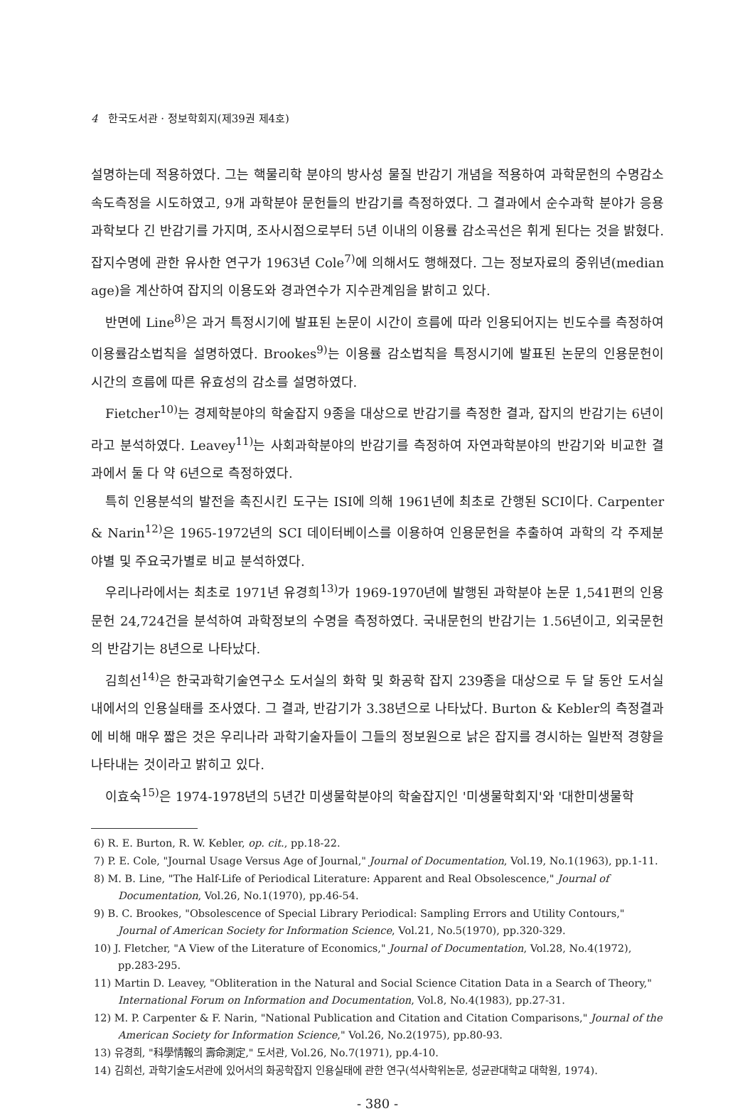4 한국도서관 · 정보학회지(제39권 제4호)
설명하는데 적용하였다. 그는 핵물리학 분야의 방사성 물질 반감기 개념을 적용하여 과학문헌의 수명감소 속도측정을 시도하였고, 9개 과학분야 문헌들의 반감기를 측정하였다. 그 결과에서 순수과학 분야가 응용과학보다 긴 반감기를 가지며, 조사시점으로부터 5년 이내의 이용률 감소곡선은 휘게 된다는 것을 밝혔다. 잡지수명에 관한 유사한 연구가 1963년 Cole<sup>7)</sup>에 의해서도 행해졌다. 그는 정보자료의 중위년(median age)을 계산하여 잡지의 이용도와 경과연수가 지수관계임을 밝히고 있다.
반면에 Line<sup>8)</sup>은 과거 특정시기에 발표된 논문이 시간이 흐름에 따라 인용되어지는 빈도수를 측정하여 이용률감소법칙을 설명하였다. Brookes<sup>9)</sup>는 이용률 감소법칙을 특정시기에 발표된 논문의 인용문헌이 시간의 흐름에 따른 유효성의 감소를 설명하였다.
Fietcher<sup>10)</sup>는 경제학분야의 학술잡지 9종을 대상으로 반감기를 측정한 결과, 잡지의 반감기는 6년이라고 분석하였다. Leavey<sup>11)</sup>는 사회과학분야의 반감기를 측정하여 자연과학분야의 반감기와 비교한 결과에서 둘 다 약 6년으로 측정하였다.
특히 인용분석의 발전을 촉진시킨 도구는 ISI에 의해 1961년에 최초로 간행된 SCI이다. Carpenter & Narin<sup>12)</sup>은 1965-1972년의 SCI 데이터베이스를 이용하여 인용문헌을 추출하여 과학의 각 주제분야별 및 주요국가별로 비교 분석하였다.
우리나라에서는 최초로 1971년 유경희<sup>13)</sup>가 1969-1970년에 발행된 과학분야 논문 1,541편의 인용문헌 24,724건을 분석하여 과학정보의 수명을 측정하였다. 국내문헌의 반감기는 1.56년이고, 외국문헌의 반감기는 8년으로 나타났다.
김희선<sup>14)</sup>은 한국과학기술연구소 도서실의 화학 및 화공학 잡지 239종을 대상으로 두 달 동안 도서실 내에서의 인용실태를 조사였다. 그 결과, 반감기가 3.38년으로 나타났다. Burton & Kebler의 측정결과에 비해 매우 짧은 것은 우리나라 과학기술자들이 그들의 정보원으로 낡은 잡지를 경시하는 일반적 경향을 나타내는 것이라고 밝히고 있다.
이효숙<sup>15)</sup>은 1974-1978년의 5년간 미생물학분야의 학술잡지인 '미생물학회지'와 '대한미생물학
6) R. E. Burton, R. W. Kebler, op. cit., pp.18-22.
7) P. E. Cole, "Journal Usage Versus Age of Journal," Journal of Documentation, Vol.19, No.1(1963), pp.1-11.
8) M. B. Line, "The Half-Life of Periodical Literature: Apparent and Real Obsolescence," Journal of Documentation, Vol.26, No.1(1970), pp.46-54.
9) B. C. Brookes, "Obsolescence of Special Library Periodical: Sampling Errors and Utility Contours," Journal of American Society for Information Science, Vol.21, No.5(1970), pp.320-329.
10) J. Fletcher, "A View of the Literature of Economics," Journal of Documentation, Vol.28, No.4(1972), pp.283-295.
11) Martin D. Leavey, "Obliteration in the Natural and Social Science Citation Data in a Search of Theory," International Forum on Information and Documentation, Vol.8, No.4(1983), pp.27-31.
12) M. P. Carpenter & F. Narin, "National Publication and Citation and Citation Comparisons," Journal of the American Society for Information Science," Vol.26, No.2(1975), pp.80-93.
13) 유경희, "科學情報의 壽命測定," 도서관, Vol.26, No.7(1971), pp.4-10.
14) 김희선, 과학기술도서관에 있어서의 화공학잡지 인용실태에 관한 연구(석사학위논문, 성균관대학교 대학원, 1974).
- 380 -